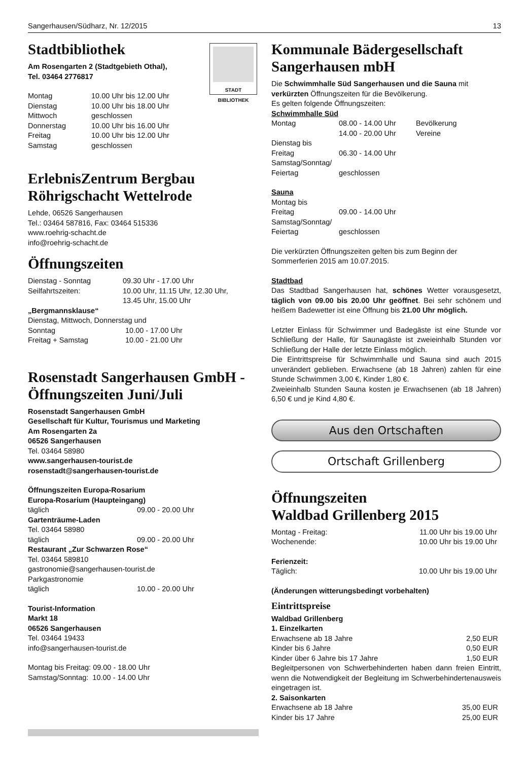Sangerhausen/Südharz, Nr. 12/2015 13
STADT
BIBLIOTHEK
Stadtbibliothek
Am Rosengarten 2 (Stadtgebieth Othal),
Tel. 03464 2776817
| Montag | 10.00 Uhr bis 12.00 Uhr |
| Dienstag | 10.00 Uhr bis 18.00 Uhr |
| Mittwoch | geschlossen |
| Donnerstag | 10.00 Uhr bis 16.00 Uhr |
| Freitag | 10.00 Uhr bis 12.00 Uhr |
| Samstag | geschlossen |
ErlebnisZentrum Bergbau Röhrigschacht Wettelrode
Lehde, 06526 Sangerhausen
Tel.: 03464 587816, Fax: 03464 515336
www.roehrig-schacht.de
info@roehrig-schacht.de
Öffnungszeiten
| Dienstag - Sonntag | 09.30 Uhr - 17.00 Uhr |
| Seilfahrtszeiten: | 10.00 Uhr, 11.15 Uhr, 12.30 Uhr, 13.45 Uhr, 15.00 Uhr |
„Bergmannsklause“
Dienstag, Mittwoch, Donnerstag und
| Sonntag | 10.00 - 17.00 Uhr |
| Freitag + Samstag | 10.00 - 21.00 Uhr |
Rosenstadt Sangerhausen GmbH - Öffnungszeiten Juni/Juli
Rosenstadt Sangerhausen GmbH
Gesellschaft für Kultur, Tourismus und Marketing
Am Rosengarten 2a
06526 Sangerhausen
Tel. 03464 58980
www.sangerhausen-tourist.de
rosenstadt@sangerhausen-tourist.de
Öffnungszeiten Europa-Rosarium
Europa-Rosarium (Haupteingang)
| täglich | 09.00 - 20.00 Uhr |
Gartenträume-Laden
Tel. 03464 58980
| täglich | 09.00 - 20.00 Uhr |
Restaurant „Zur Schwarzen Rose“
Tel. 03464 589810
gastronomie@sangerhausen-tourist.de
Parkgastronomie
| täglich | 10.00 - 20.00 Uhr |
Tourist-Information
Markt 18
06526 Sangerhausen
Tel. 03464 19433
info@sangerhausen-tourist.de
Montag bis Freitag: 09.00 - 18.00 Uhr
Samstag/Sonntag: 10.00 - 14.00 Uhr
Kommunale Bädergesellschaft Sangerhausen mbH
Die Schwimmhalle Süd Sangerhausen und die Sauna mit verkürzten Öffnungszeiten für die Bevölkerung.
Es gelten folgende Öffnungszeiten:
Schwimmhalle Süd
| Montag | 08.00 - 14.00 Uhr | Bevölkerung |
| | 14.00 - 20.00 Uhr | Vereine |
| Dienstag bis | | |
| Freitag | 06.30 - 14.00 Uhr | |
| Samstag/Sonntag/ | | |
| Feiertag | geschlossen | |
Sauna
| Montag bis | |
| Freitag | 09.00 - 14.00 Uhr |
| Samstag/Sonntag/ | |
| Feiertag | geschlossen |
Die verkürzten Öffnungszeiten gelten bis zum Beginn der Sommerferien 2015 am 10.07.2015.
Stadtbad
Das Stadtbad Sangerhausen hat, schönes Wetter vorausgesetzt, täglich von 09.00 bis 20.00 Uhr geöffnet. Bei sehr schönem und heißem Badewetter ist eine Öffnung bis 21.00 Uhr möglich.
Letzter Einlass für Schwimmer und Badegäste ist eine Stunde vor Schließung der Halle, für Saunagäste ist zweieinhalb Stunden vor Schließung der Halle der letzte Einlass möglich.
Die Eintrittspreise für Schwimmhalle und Sauna sind auch 2015 unverändert geblieben. Erwachsene (ab 18 Jahren) zahlen für eine Stunde Schwimmen 3,00 €, Kinder 1,80 €.
Zweieinhalb Stunden Sauna kosten je Erwachsenen (ab 18 Jahren) 6,50 € und je Kind 4,80 €.
Aus den Ortschaften
Ortschaft Grillenberg
Öffnungszeiten
Waldbad Grillenberg 2015
| Montag - Freitag: | 11.00 Uhr bis 19.00 Uhr |
| Wochenende: | 10.00 Uhr bis 19.00 Uhr |
| Ferienzeit: | |
| Täglich: | 10.00 Uhr bis 19.00 Uhr |
(Änderungen witterungsbedingt vorbehalten)
Eintrittspreise
Waldbad Grillenberg
1. Einzelkarten
| Erwachsene ab 18 Jahre | 2,50 EUR |
| Kinder bis 6 Jahre | 0,50 EUR |
| Kinder über 6 Jahre bis 17 Jahre | 1,50 EUR |
Begleitpersonen von Schwerbehinderten haben dann freien Eintritt, wenn die Notwendigkeit der Begleitung im Schwerbehindertenausweis eingetragen ist.
2. Saisonkarten
| Erwachsene ab 18 Jahre | 35,00 EUR |
| Kinder bis 17 Jahre | 25,00 EUR |